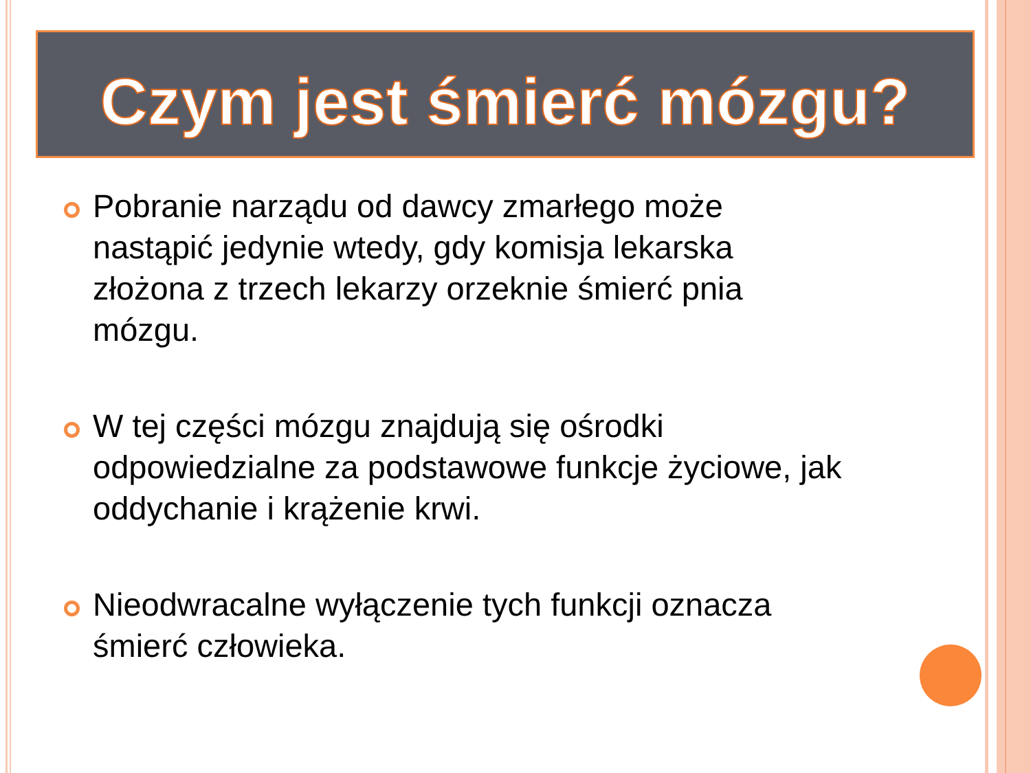Czym jest śmierć mózgu?
Pobranie narządu od dawcy zmarłego może nastąpić jedynie wtedy, gdy komisja lekarska złożona z trzech lekarzy orzeknie śmierć pnia mózgu.
W tej części mózgu znajdują się ośrodki odpowiedzialne za podstawowe funkcje życiowe, jak oddychanie i krążenie krwi.
Nieodwracalne wyłączenie tych funkcji oznacza śmierć człowieka.